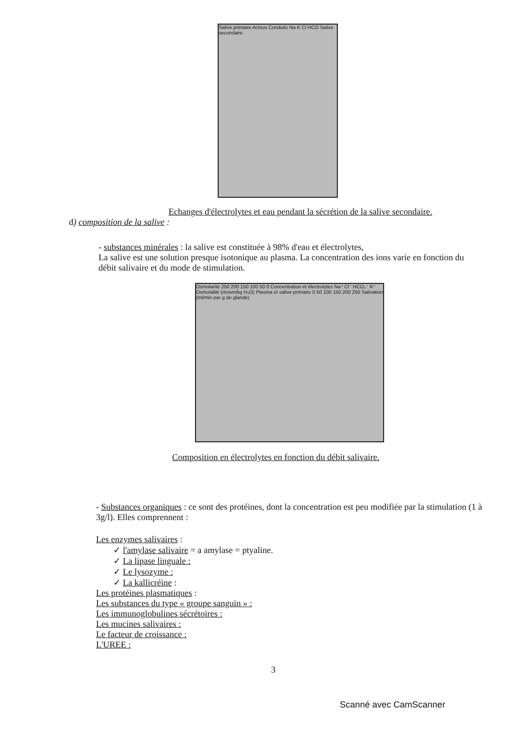Salive primaire Acinus Conduits Na K Cl HCO Salive secondaire
Echanges d'électrolytes et eau pendant la sécrétion de la salive secondaire.
d) composition de la salive :
- substances minérales : la salive est constituée à 98% d'eau et électrolytes,
La salive est une solution presque isotonique au plasma. La concentration des ions varie en fonction du débit salivaire et du mode de stimulation.
Osmolarité 250 200 150 100 50 0 Concentration et électrolytes Na⁺ Cl⁻ HCO₃⁻ K⁺ Osmolalité (mosm/kg H₂O) Plasma et salive primaire 0 50 100 150 200 250 Salivation (ml/min par g de glande)
Composition en électrolytes en fonction du débit salivaire.
- Substances organiques : ce sont des protéines, dont la concentration est peu modifiée par la stimulation (1 à 3g/l). Elles comprennent :
Les enzymes salivaires :
✓ l'amylase salivaire = a amylase = ptyaline.
✓ La lipase linguale :
✓ Le lysozyme :
✓ La kallicréine :
Les protéines plasmatiques :
Les substances du type « groupe sanguin » :
Les immunoglobulines sécrétoires :
Les mucines salivaires :
Le facteur de croissance :
L'UREE :
3
Scanné avec CamScanner